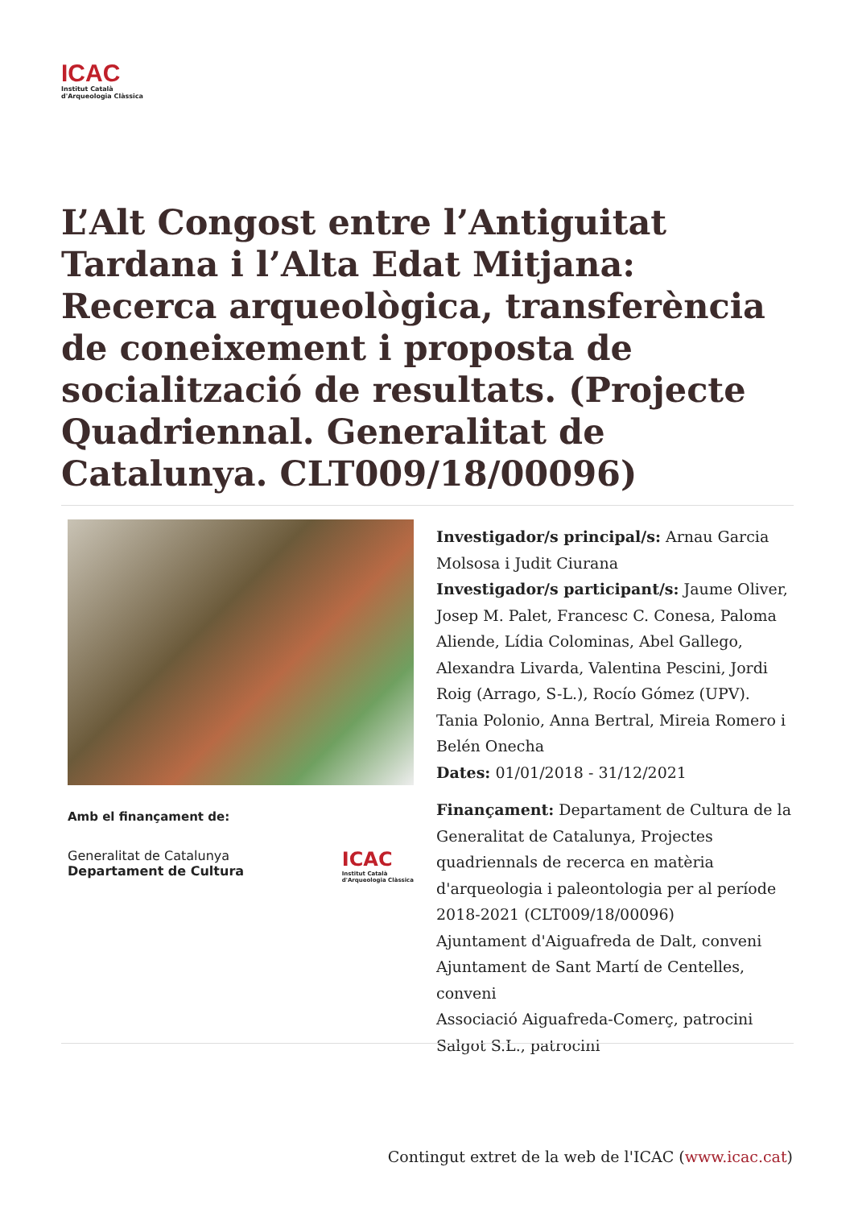ICAC
Institut Català
d'Arqueologia Clàssica
L’Alt Congost entre l’Antiguitat Tardana i l’Alta Edat Mitjana: Recerca arqueològica, transferència de coneixement i proposta de socialització de resultats. (Projecte Quadriennal. Generalitat de Catalunya. CLT009/18/00096)
Amb el finançament de:
Generalitat de Catalunya
Departament de Cultura
ICAC
Institut Català
d'Arqueologia Clàssica
Investigador/s principal/s: Arnau Garcia Molsosa i Judit Ciurana
Investigador/s participant/s: Jaume Oliver, Josep M. Palet, Francesc C. Conesa, Paloma Aliende, Lídia Colominas, Abel Gallego, Alexandra Livarda, Valentina Pescini, Jordi Roig (Arrago, S-L.), Rocío Gómez (UPV). Tania Polonio, Anna Bertral, Mireia Romero i Belén Onecha
Dates: 01/01/2018 - 31/12/2021
Finançament: Departament de Cultura de la Generalitat de Catalunya, Projectes quadriennals de recerca en matèria d'arqueologia i paleontologia per al període 2018-2021 (CLT009/18/00096)
Ajuntament d'Aiguafreda de Dalt, conveni
Ajuntament de Sant Martí de Centelles, conveni
Associació Aiguafreda-Comerç, patrocini
Salgot S.L., patrocini
Contingut extret de la web de l'ICAC (www.icac.cat)